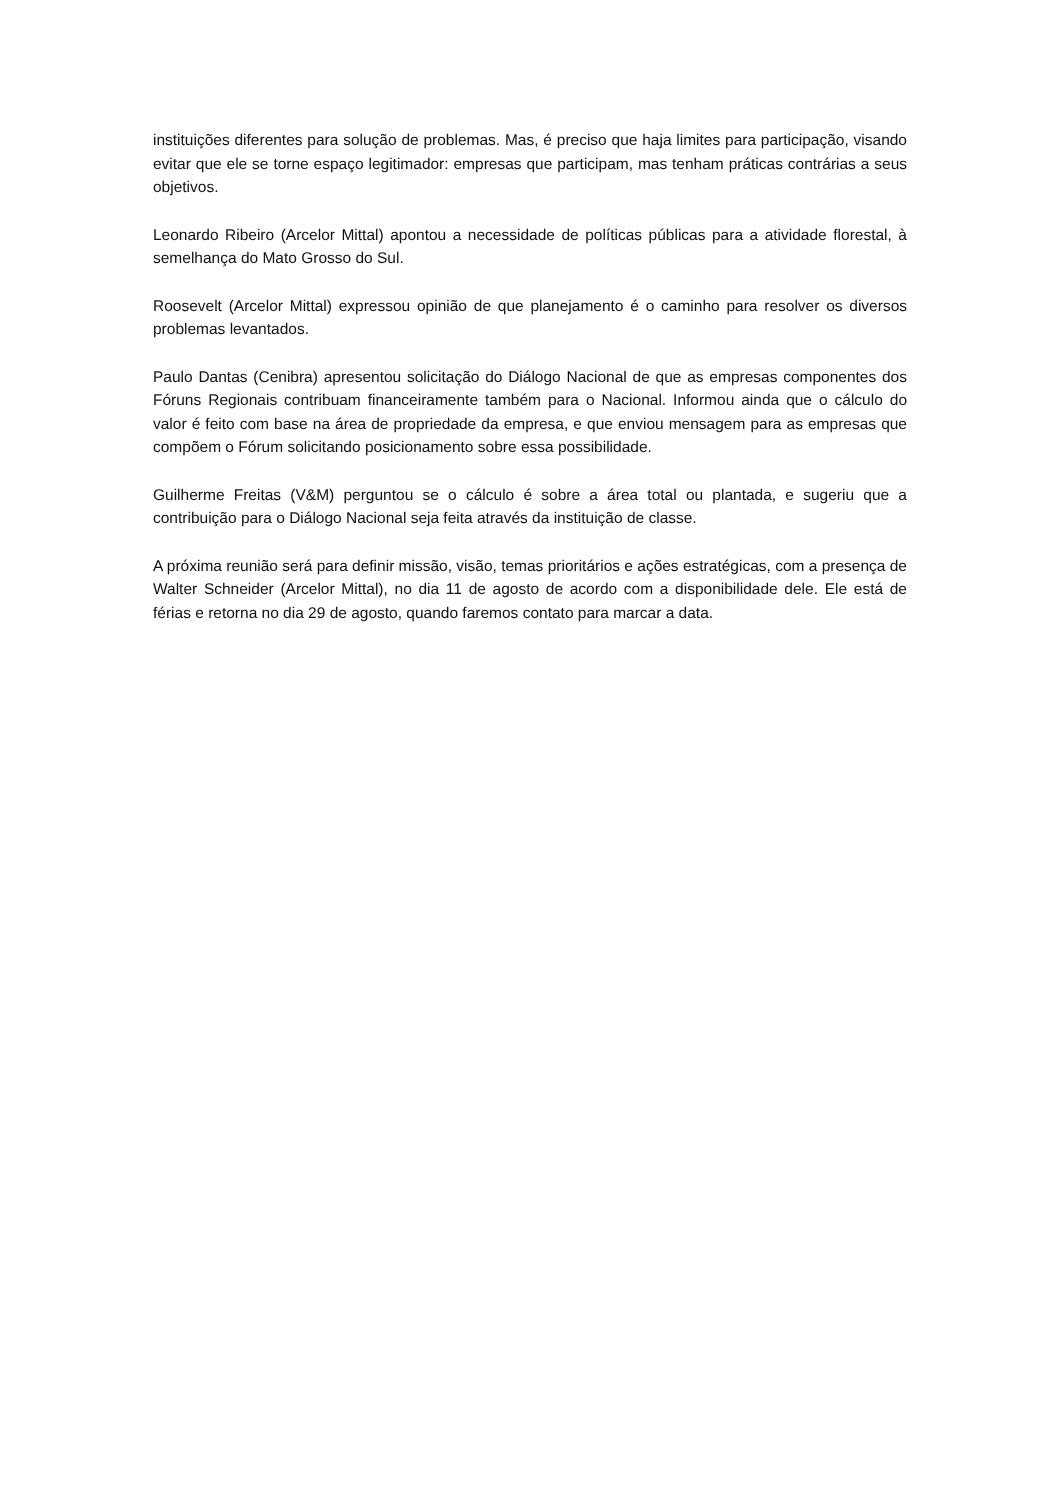instituições diferentes para solução de problemas. Mas, é preciso que haja limites para participação, visando evitar que ele se torne espaço legitimador: empresas que participam, mas tenham práticas contrárias a seus objetivos.
Leonardo Ribeiro (Arcelor Mittal) apontou a necessidade de políticas públicas para a atividade florestal, à semelhança do Mato Grosso do Sul.
Roosevelt (Arcelor Mittal) expressou opinião de que planejamento é o caminho para resolver os diversos problemas levantados.
Paulo Dantas (Cenibra) apresentou solicitação do Diálogo Nacional de que as empresas componentes dos Fóruns Regionais contribuam financeiramente também para o Nacional. Informou ainda que o cálculo do valor é feito com base na área de propriedade da empresa, e que enviou mensagem para as empresas que compõem o Fórum solicitando posicionamento sobre essa possibilidade.
Guilherme Freitas (V&M) perguntou se o cálculo é sobre a área total ou plantada, e sugeriu que a contribuição para o Diálogo Nacional seja feita através da instituição de classe.
A próxima reunião será para definir missão, visão, temas prioritários e ações estratégicas, com a presença de Walter Schneider (Arcelor Mittal), no dia 11 de agosto de acordo com a disponibilidade dele. Ele está de férias e retorna no dia 29 de agosto, quando faremos contato para marcar a data.